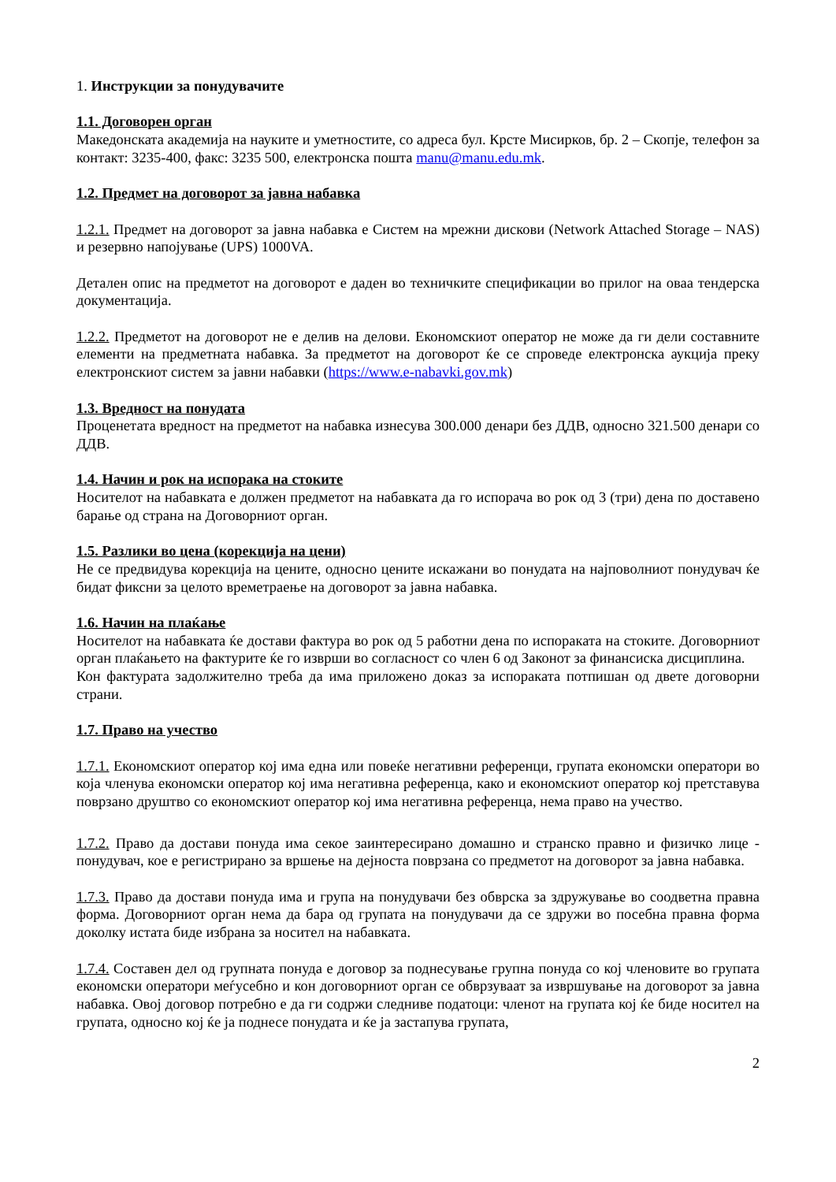1. Инструкции за понудувачите
1.1. Договорен орган
Македонската академија на науките и уметностите, со адреса бул. Крсте Мисирков, бр. 2 – Скопје, телефон за контакт: 3235-400, факс: 3235 500, електронска пошта manu@manu.edu.mk.
1.2. Предмет на договорот за јавна набавка
1.2.1. Предмет на договорот за јавна набавка е Систем на мрежни дискови (Network Attached Storage – NAS) и резервно напојување (UPS) 1000VA.
Детален опис на предметот на договорот е даден во техничките спецификации во прилог на оваа тендерска документација.
1.2.2. Предметот на договорот не е делив на делови. Економскиот оператор не може да ги дели составните елементи на предметната набавка. За предметот на договорот ќе се спроведе електронска аукција преку електронскиот систем за јавни набавки (https://www.e-nabavki.gov.mk)
1.3. Вредност на понудата
Проценетата вредност на предметот на набавка изнесува 300.000 денари без ДДВ, односно 321.500 денари со ДДВ.
1.4. Начин и рок на испорака на стоките
Носителот на набавката е должен предметот на набавката да го испорача во рок од 3 (три) дена по доставено барање од страна на Договорниот орган.
1.5. Разлики во цена (корекција на цени)
Не се предвидува корекција на цените, односно цените искажани во понудата на најповолниот понудувач ќе бидат фиксни за целото времетраење на договорот за јавна набавка.
1.6. Начин на плаќање
Носителот на набавката ќе достави фактура во рок од 5 работни дена по испораката на стоките. Договорниот орган плаќањето на фактурите ќе го изврши во согласност со член 6 од Законот за финансиска дисциплина.
Кон фактурата задолжително треба да има приложено доказ за испораката потпишан од двете договорни страни.
1.7. Право на учество
1.7.1. Економскиот оператор кој има една или повеќе негативни референци, групата економски оператори во која членува економски оператор кој има негативна референца, како и економскиот оператор кој претставува поврзано друштво со економскиот оператор кој има негативна референца, нема право на учество.
1.7.2. Право да достави понуда има секое заинтересирано домашно и странско правно и физичко лице - понудувач, кое е регистрирано за вршење на дејноста поврзана со предметот на договорот за јавна набавка.
1.7.3. Право да достави понуда има и група на понудувачи без обврска за здружување во соодветна правна форма. Договорниот орган нема да бара од групата на понудувачи да се здружи во посебна правна форма доколку истата биде избрана за носител на набавката.
1.7.4. Составен дел од групната понуда е договор за поднесување групна понуда со кој членовите во групата економски оператори меѓусебно и кон договорниот орган се обврзуваат за извршување на договорот за јавна набавка. Овој договор потребно е да ги содржи следниве податоци: членот на групата кој ќе биде носител на групата, односно кој ќе ја поднесе понудата и ќе ја застапува групата,
2